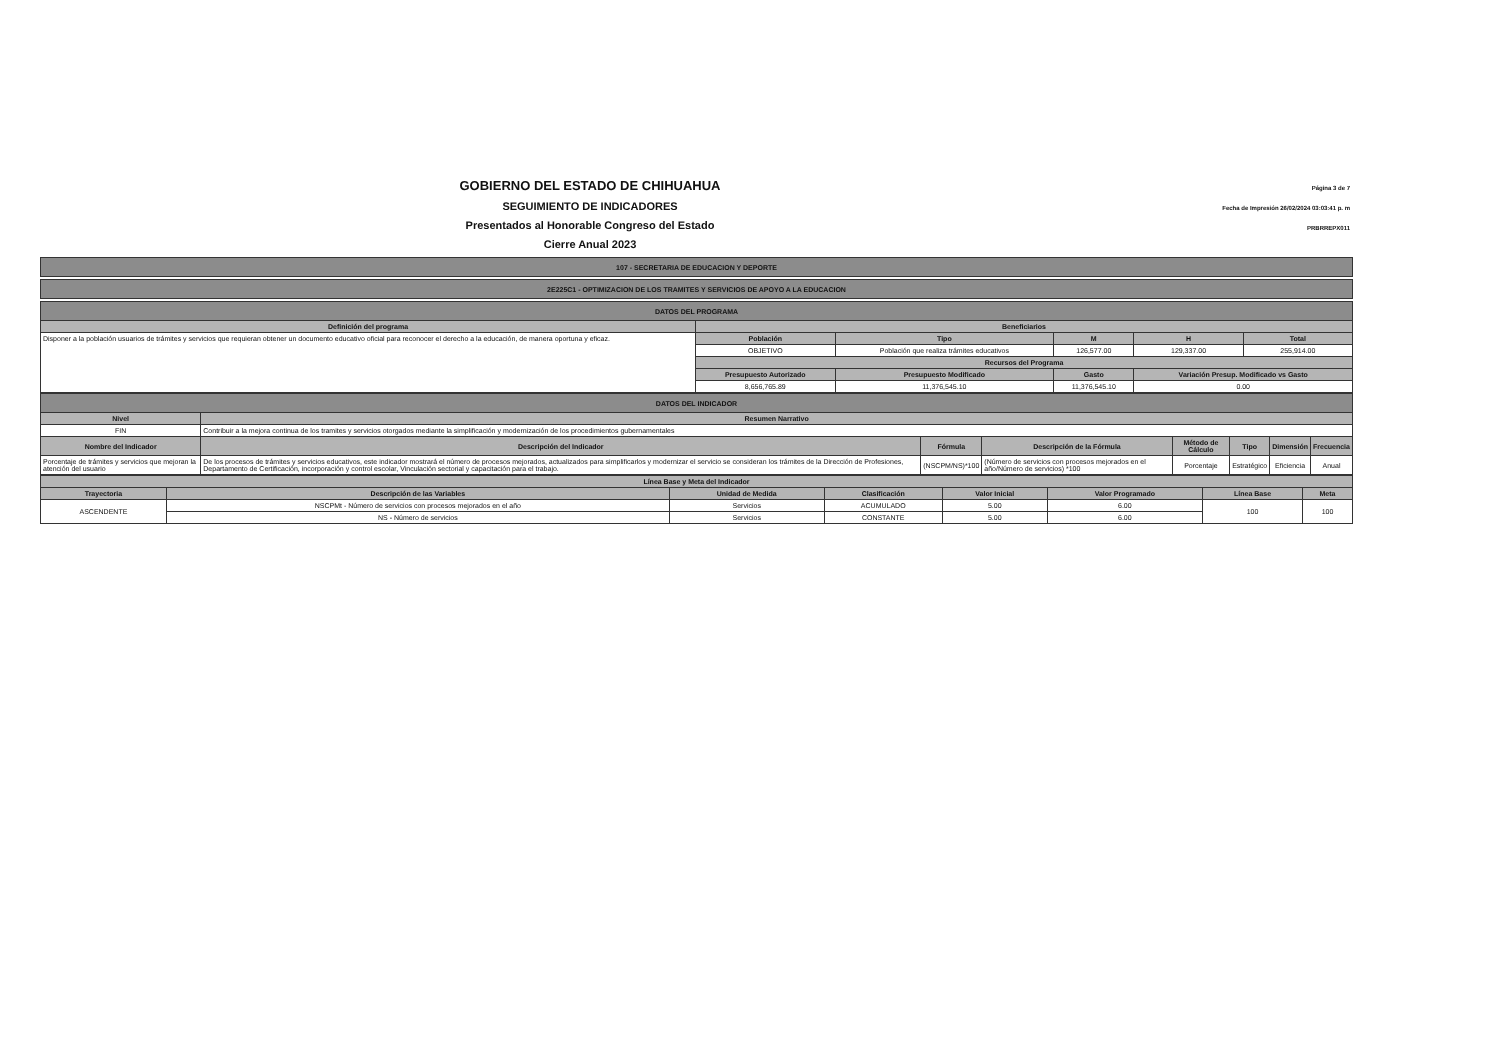GOBIERNO DEL ESTADO DE CHIHUAHUA
SEGUIMIENTO DE INDICADORES
Presentados al Honorable Congreso del Estado
Cierre Anual 2023
Página 3 de 7
Fecha de Impresión 26/02/2024 03:03:41 p. m
PRBRREPX011
| 107 - SECRETARIA DE EDUCACION Y DEPORTE |
| --- |
| 2E225C1 - OPTIMIZACION DE LOS TRAMITES Y SERVICIOS DE APOYO A LA EDUCACION |
| --- |
| DATOS DEL PROGRAMA | | | | | | |
| --- | --- | --- | --- | --- | --- | --- |
| Definición del programa | Beneficiarios | | | | | |
| Disponer a la población usuarios de trámites y servicios que requieran obtener un documento educativo oficial para reconocer el derecho a la educación, de manera oportuna y eficaz. | Población | Tipo | | M | H | Total |
| | OBJETIVO | Población que realiza trámites educativos | | 126,577.00 | 129,337.00 | 255,914.00 |
| | Recursos del Programa | | | | | |
| | Presupuesto Autorizado | | Presupuesto Modificado | Gasto | Variación Presup. Modificado vs Gasto | |
| | 8,656,765.89 | | 11,376,545.10 | 11,376,545.10 | 0.00 | |
| DATOS DEL INDICADOR | | | | | | | |
| --- | --- | --- | --- | --- | --- | --- | --- |
| Nivel | Resumen Narrativo | | | | | | |
| FIN | Contribuir a la mejora continua de los tramites y servicios otorgados mediante la simplificación y modernización de los procedimientos gubernamentales | | | | | | |
| Nombre del Indicador | Descripción del Indicador | Fórmula | Descripción de la Fórmula | Método de Cálculo | Tipo | Dimensión | Frecuencia |
| Porcentaje de trámites y servicios que mejoran la atención del usuario | De los procesos de trámites y servicios educativos, este indicador mostrará el número de procesos mejorados, actualizados para simplificarlos y modernizar el servicio se consideran los trámites de la Dirección de Profesiones, Departamento de Certificación, incorporación y control escolar, Vinculación sectorial y capacitación para el trabajo. | (NSCPM/NS)*100 | (Número de servicios con procesos mejorados en el año/Número de servicios) *100 | Porcentaje | Estratégico | Eficiencia | Anual |
| Línea Base y Meta del Indicador | | | | | | | |
| --- | --- | --- | --- | --- | --- | --- | --- |
| Trayectoria | Descripción de las Variables | Unidad de Medida | Clasificación | Valor Inicial | Valor Programado | Línea Base | Meta |
| ASCENDENTE | NSCPMt - Número de servicios con procesos mejorados en el año | Servicios | ACUMULADO | 5.00 | 6.00 | 100 | 100 |
| | NS - Número de servicios | Servicios | CONSTANTE | 5.00 | 6.00 | | |